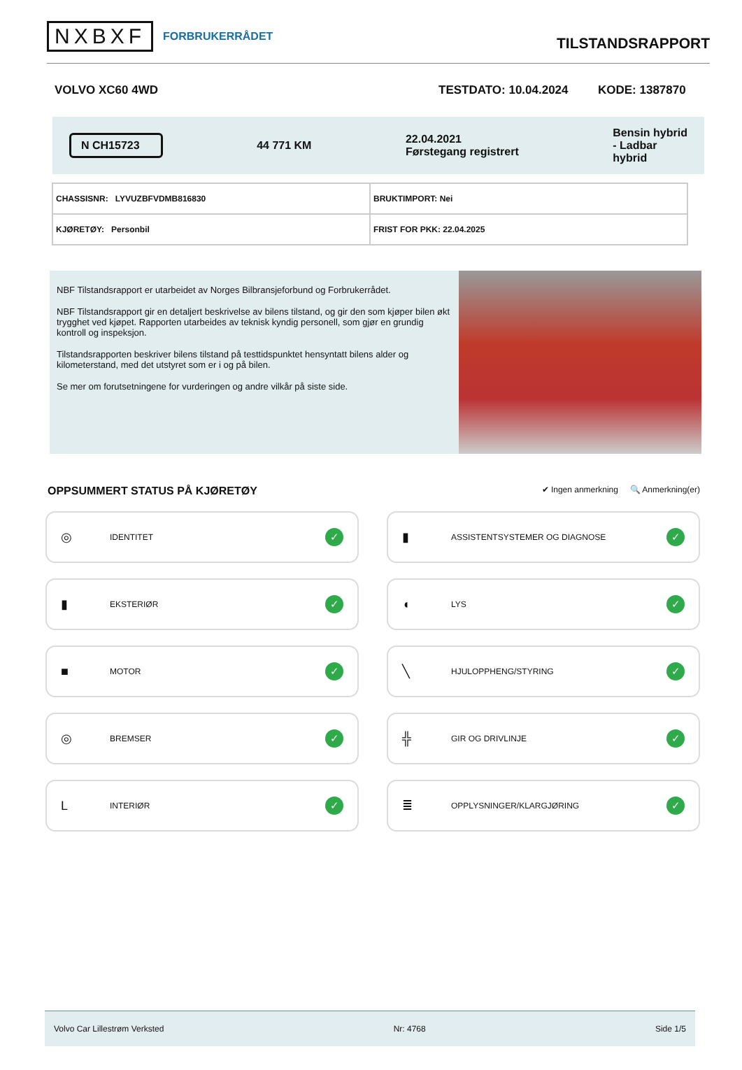NXBXF FORBRUKERRÅDET
TILSTANDSRAPPORT
VOLVO XC60 4WD TESTDATO: 10.04.2024 KODE: 1387870
N CH15723 44 771 KM 22.04.2021
Førstegang registrert Bensin hybrid
- Ladbar
hybrid
| CHASSISNR: LYVUZBFVDMB816830 | BRUKTIMPORT: Nei |
| KJØRETØY: Personbil | FRIST FOR PKK: 22.04.2025 |
NBF Tilstandsrapport er utarbeidet av Norges Bilbransjeforbund og Forbrukerrådet.
NBF Tilstandsrapport gir en detaljert beskrivelse av bilens tilstand, og gir den som kjøper bilen økt trygghet ved kjøpet. Rapporten utarbeides av teknisk kyndig personell, som gjør en grundig kontroll og inspeksjon.
Tilstandsrapporten beskriver bilens tilstand på testtidspunktet hensyntatt bilens alder og kilometerstand, med det utstyret som er i og på bilen.
Se mer om forutsetningene for vurderingen og andre vilkår på siste side.
OPPSUMMERT STATUS PÅ KJØRETØY
✔ Ingen anmerkning 🔍 Anmerkning(er)
◎ IDENTITET ✓
▮ ASSISTENTSYSTEMER OG DIAGNOSE ✓
▮ EKSTERIØR ✓
◖ LYS ✓
■ MOTOR ✓
╲ HJULOPPHENG/STYRING ✓
◎ BREMSER ✓
╬ GIR OG DRIVLINJE ✓
L INTERIØR ✓
≣ OPPLYSNINGER/KLARGJØRING ✓
Volvo Car Lillestrøm Verksted Nr: 4768 Side 1/5